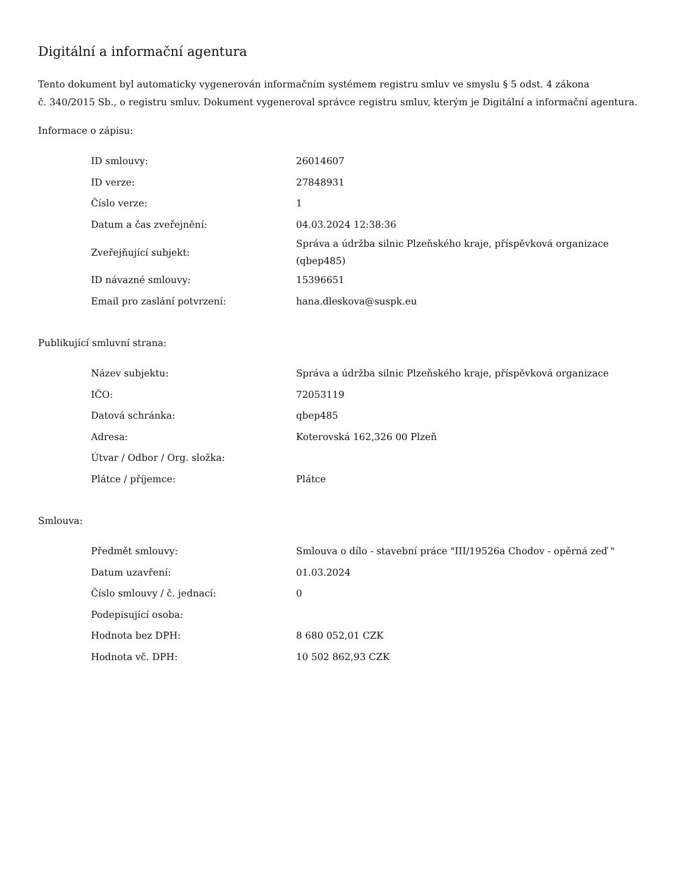Digitální a informační agentura
Tento dokument byl automaticky vygenerován informačním systémem registru smluv ve smyslu § 5 odst. 4 zákona
č. 340/2015 Sb., o registru smluv. Dokument vygeneroval správce registru smluv, kterým je Digitální a informační agentura.
Informace o zápisu:
| ID smlouvy: | 26014607 |
| ID verze: | 27848931 |
| Číslo verze: | 1 |
| Datum a čas zveřejnění: | 04.03.2024 12:38:36 |
| Zveřejňující subjekt: | Správa a údržba silnic Plzeňského kraje, příspěvková organizace (qbep485) |
| ID návazné smlouvy: | 15396651 |
| Email pro zaslání potvrzení: | hana.dleskova@suspk.eu |
Publikující smluvní strana:
| Název subjektu: | Správa a údržba silnic Plzeňského kraje, příspěvková organizace |
| IČO: | 72053119 |
| Datová schránka: | qbep485 |
| Adresa: | Koterovská 162,326 00 Plzeň |
| Útvar / Odbor / Org. složka: | |
| Plátce / příjemce: | Plátce |
Smlouva:
| Předmět smlouvy: | Smlouva o dílo - stavební práce "III/19526a Chodov - opěrná zeď " |
| Datum uzavření: | 01.03.2024 |
| Číslo smlouvy / č. jednací: | 0 |
| Podepisující osoba: | |
| Hodnota bez DPH: | 8 680 052,01 CZK |
| Hodnota vč. DPH: | 10 502 862,93 CZK |